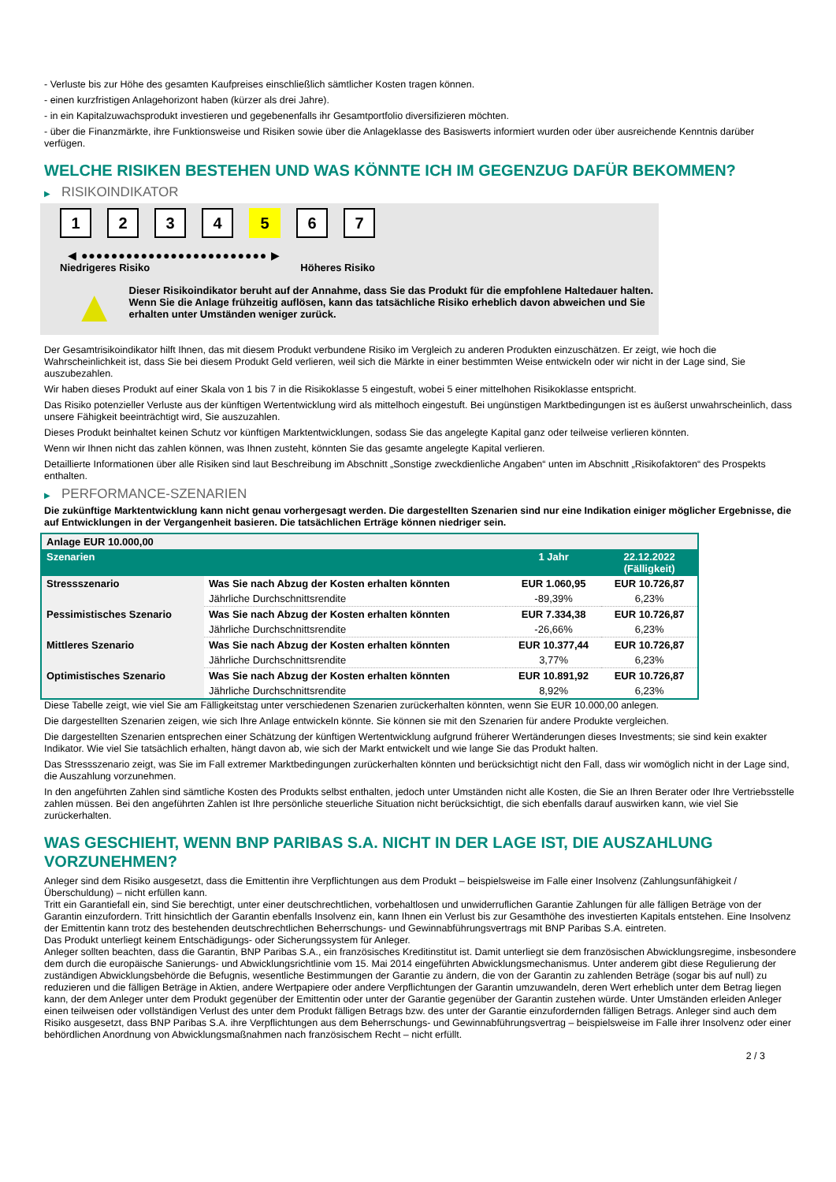- Verluste bis zur Höhe des gesamten Kaufpreises einschließlich sämtlicher Kosten tragen können.
- einen kurzfristigen Anlagehorizont haben (kürzer als drei Jahre).
- in ein Kapitalzuwachsprodukt investieren und gegebenenfalls ihr Gesamtportfolio diversifizieren möchten.
- über die Finanzmärkte, ihre Funktionsweise und Risiken sowie über die Anlageklasse des Basiswerts informiert wurden oder über ausreichende Kenntnis darüber verfügen.
WELCHE RISIKEN BESTEHEN UND WAS KÖNNTE ICH IM GEGENZUG DAFÜR BEKOMMEN?
▶ RISIKOINDIKATOR
1 2 3 4 5 6 7
◀ ●●●●●●●●●●●●●●●●●●●●●●●●● ▶
Niedrigeres Risiko Höheres Risiko
▲
Dieser Risikoindikator beruht auf der Annahme, dass Sie das Produkt für die empfohlene Haltedauer halten.
Wenn Sie die Anlage frühzeitig auflösen, kann das tatsächliche Risiko erheblich davon abweichen und Sie erhalten unter Umständen weniger zurück.
Der Gesamtrisikoindikator hilft Ihnen, das mit diesem Produkt verbundene Risiko im Vergleich zu anderen Produkten einzuschätzen. Er zeigt, wie hoch die Wahrscheinlichkeit ist, dass Sie bei diesem Produkt Geld verlieren, weil sich die Märkte in einer bestimmten Weise entwickeln oder wir nicht in der Lage sind, Sie auszubezahlen.
Wir haben dieses Produkt auf einer Skala von 1 bis 7 in die Risikoklasse 5 eingestuft, wobei 5 einer mittelhohen Risikoklasse entspricht.
Das Risiko potenzieller Verluste aus der künftigen Wertentwicklung wird als mittelhoch eingestuft. Bei ungünstigen Marktbedingungen ist es äußerst unwahrscheinlich, dass unsere Fähigkeit beeinträchtigt wird, Sie auszuzahlen.
Dieses Produkt beinhaltet keinen Schutz vor künftigen Marktentwicklungen, sodass Sie das angelegte Kapital ganz oder teilweise verlieren könnten.
Wenn wir Ihnen nicht das zahlen können, was Ihnen zusteht, könnten Sie das gesamte angelegte Kapital verlieren.
Detaillierte Informationen über alle Risiken sind laut Beschreibung im Abschnitt „Sonstige zweckdienliche Angaben“ unten im Abschnitt „Risikofaktoren“ des Prospekts enthalten.
▶ PERFORMANCE-SZENARIEN
Die zukünftige Marktentwicklung kann nicht genau vorhergesagt werden. Die dargestellten Szenarien sind nur eine Indikation einiger möglicher Ergebnisse, die auf Entwicklungen in der Vergangenheit basieren. Die tatsächlichen Erträge können niedriger sein.
| Anlage EUR 10.000,00 | | | |
| --- | --- | --- | --- |
| Szenarien | | 1 Jahr | 22.12.2022 (Fälligkeit) |
| Stressszenario | Was Sie nach Abzug der Kosten erhalten könnten | EUR 1.060,95 | EUR 10.726,87 |
| | Jährliche Durchschnittsrendite | -89,39% | 6,23% |
| Pessimistisches Szenario | Was Sie nach Abzug der Kosten erhalten könnten | EUR 7.334,38 | EUR 10.726,87 |
| | Jährliche Durchschnittsrendite | -26,66% | 6,23% |
| Mittleres Szenario | Was Sie nach Abzug der Kosten erhalten könnten | EUR 10.377,44 | EUR 10.726,87 |
| | Jährliche Durchschnittsrendite | 3,77% | 6,23% |
| Optimistisches Szenario | Was Sie nach Abzug der Kosten erhalten könnten | EUR 10.891,92 | EUR 10.726,87 |
| | Jährliche Durchschnittsrendite | 8,92% | 6,23% |
Diese Tabelle zeigt, wie viel Sie am Fälligkeitstag unter verschiedenen Szenarien zurückerhalten könnten, wenn Sie EUR 10.000,00 anlegen.
Die dargestellten Szenarien zeigen, wie sich Ihre Anlage entwickeln könnte. Sie können sie mit den Szenarien für andere Produkte vergleichen.
Die dargestellten Szenarien entsprechen einer Schätzung der künftigen Wertentwicklung aufgrund früherer Wertänderungen dieses Investments; sie sind kein exakter Indikator. Wie viel Sie tatsächlich erhalten, hängt davon ab, wie sich der Markt entwickelt und wie lange Sie das Produkt halten.
Das Stressszenario zeigt, was Sie im Fall extremer Marktbedingungen zurückerhalten könnten und berücksichtigt nicht den Fall, dass wir womöglich nicht in der Lage sind, die Auszahlung vorzunehmen.
In den angeführten Zahlen sind sämtliche Kosten des Produkts selbst enthalten, jedoch unter Umständen nicht alle Kosten, die Sie an Ihren Berater oder Ihre Vertriebsstelle zahlen müssen. Bei den angeführten Zahlen ist Ihre persönliche steuerliche Situation nicht berücksichtigt, die sich ebenfalls darauf auswirken kann, wie viel Sie zurückerhalten.
WAS GESCHIEHT, WENN BNP PARIBAS S.A. NICHT IN DER LAGE IST, DIE AUSZAHLUNG VORZUNEHMEN?
Anleger sind dem Risiko ausgesetzt, dass die Emittentin ihre Verpflichtungen aus dem Produkt – beispielsweise im Falle einer Insolvenz (Zahlungsunfähigkeit / Überschuldung) – nicht erfüllen kann.
Tritt ein Garantiefall ein, sind Sie berechtigt, unter einer deutschrechtlichen, vorbehaltlosen und unwiderruflichen Garantie Zahlungen für alle fälligen Beträge von der Garantin einzufordern. Tritt hinsichtlich der Garantin ebenfalls Insolvenz ein, kann Ihnen ein Verlust bis zur Gesamthöhe des investierten Kapitals entstehen. Eine Insolvenz der Emittentin kann trotz des bestehenden deutschrechtlichen Beherrschungs- und Gewinnabführungsvertrags mit BNP Paribas S.A. eintreten.
Das Produkt unterliegt keinem Entschädigungs- oder Sicherungssystem für Anleger.
Anleger sollten beachten, dass die Garantin, BNP Paribas S.A., ein französisches Kreditinstitut ist. Damit unterliegt sie dem französischen Abwicklungsregime, insbesondere dem durch die europäische Sanierungs- und Abwicklungsrichtlinie vom 15. Mai 2014 eingeführten Abwicklungsmechanismus. Unter anderem gibt diese Regulierung der zuständigen Abwicklungsbehörde die Befugnis, wesentliche Bestimmungen der Garantie zu ändern, die von der Garantin zu zahlenden Beträge (sogar bis auf null) zu reduzieren und die fälligen Beträge in Aktien, andere Wertpapiere oder andere Verpflichtungen der Garantin umzuwandeln, deren Wert erheblich unter dem Betrag liegen kann, der dem Anleger unter dem Produkt gegenüber der Emittentin oder unter der Garantie gegenüber der Garantin zustehen würde. Unter Umständen erleiden Anleger einen teilweisen oder vollständigen Verlust des unter dem Produkt fälligen Betrags bzw. des unter der Garantie einzufordernden fälligen Betrags. Anleger sind auch dem Risiko ausgesetzt, dass BNP Paribas S.A. ihre Verpflichtungen aus dem Beherrschungs- und Gewinnabführungsvertrag – beispielsweise im Falle ihrer Insolvenz oder einer behördlichen Anordnung von Abwicklungsmaßnahmen nach französischem Recht – nicht erfüllt.
2 / 3